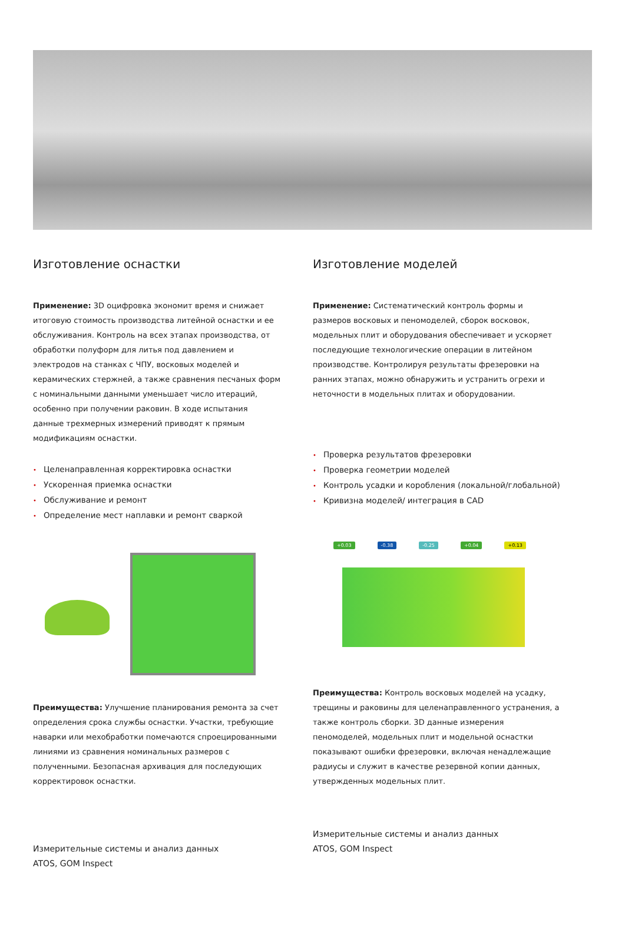Изготовление оснастки
Применение: 3D оцифровка экономит время и снижает итоговую стоимость производства литейной оснастки и ее обслуживания. Контроль на всех этапах производства, от обработки полуформ для литья под давлением и электродов на станках с ЧПУ, восковых моделей и керамических стержней, а также сравнения песчаных форм с номинальными данными уменьшает число итераций, особенно при получении раковин. В ходе испытания данные трехмерных измерений приводят к прямым модификациям оснастки.
• Целенаправленная корректировка оснастки
• Ускоренная приемка оснастки
• Обслуживание и ремонт
• Определение мест наплавки и ремонт сваркой
Преимущества: Улучшение планирования ремонта за счет определения срока службы оснастки. Участки, требующие наварки или мехобработки помечаются спроецированными линиями из сравнения номинальных размеров с полученными. Безопасная архивация для последующих корректировок оснастки.
Измерительные системы и анализ данных
ATOS, GOM Inspect
Изготовление моделей
Применение: Систематический контроль формы и размеров восковых и пеномоделей, сборок восковок, модельных плит и оборудования обеспечивает и ускоряет последующие технологические операции в литейном производстве. Контролируя результаты фрезеровки на ранних этапах, можно обнаружить и устранить огрехи и неточности в модельных плитах и оборудовании.
• Проверка результатов фрезеровки
• Проверка геометрии моделей
• Контроль усадки и коробления (локальной/глобальной)
• Кривизна моделей/ интеграция в CAD
+0.03 -0.38 -0.25 +0.04 +0.13
Преимущества: Контроль восковых моделей на усадку, трещины и раковины для целенаправленного устранения, а также контроль сборки. 3D данные измерения пеномоделей, модельных плит и модельной оснастки показывают ошибки фрезеровки, включая ненадлежащие радиусы и служит в качестве резервной копии данных, утвержденных модельных плит.
Измерительные системы и анализ данных
ATOS, GOM Inspect